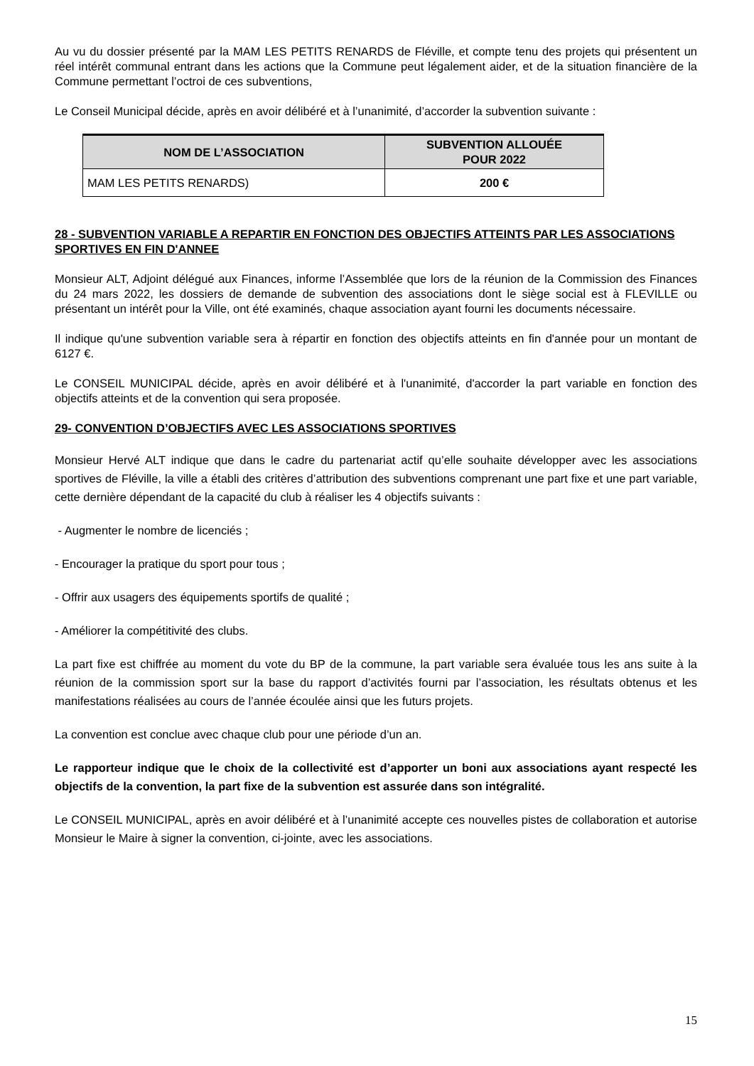Au vu du dossier présenté par la MAM LES PETITS RENARDS de Fléville, et compte tenu des projets qui présentent un réel intérêt communal entrant dans les actions que la Commune peut légalement aider, et de la situation financière de la Commune permettant l’octroi de ces subventions,
Le Conseil Municipal décide, après en avoir délibéré et à l’unanimité, d’accorder la subvention suivante :
| NOM DE L’ASSOCIATION | SUBVENTION ALLOUÉE POUR 2022 |
| --- | --- |
| MAM LES PETITS RENARDS) | 200 € |
28 - SUBVENTION VARIABLE A REPARTIR EN FONCTION DES OBJECTIFS ATTEINTS PAR LES ASSOCIATIONS SPORTIVES EN FIN D'ANNEE
Monsieur ALT, Adjoint délégué aux Finances, informe l’Assemblée que lors de la réunion de la Commission des Finances du 24 mars 2022, les dossiers de demande de subvention des associations dont le siège social est à FLEVILLE ou présentant un intérêt pour la Ville, ont été examinés, chaque association ayant fourni les documents nécessaire.
Il indique qu'une subvention variable sera à répartir en fonction des objectifs atteints en fin d'année pour un montant de 6127 €.
Le CONSEIL MUNICIPAL décide, après en avoir délibéré et à l'unanimité, d'accorder la part variable en fonction des objectifs atteints et de la convention qui sera proposée.
29- CONVENTION D’OBJECTIFS AVEC LES ASSOCIATIONS SPORTIVES
Monsieur Hervé ALT indique que dans le cadre du partenariat actif qu’elle souhaite développer avec les associations sportives de Fléville, la ville a établi des critères d’attribution des subventions comprenant une part fixe et une part variable, cette dernière dépendant de la capacité du club à réaliser les 4 objectifs suivants :
- Augmenter le nombre de licenciés ;
- Encourager la pratique du sport pour tous ;
- Offrir aux usagers des équipements sportifs de qualité ;
- Améliorer la compétitivité des clubs.
La part fixe est chiffrée au moment du vote du BP de la commune, la part variable sera évaluée tous les ans suite à la réunion de la commission sport sur la base du rapport d’activités fourni par l’association, les résultats obtenus et les manifestations réalisées au cours de l’année écoulée ainsi que les futurs projets.
La convention est conclue avec chaque club pour une période d’un an.
Le rapporteur indique que le choix de la collectivité est d’apporter un boni aux associations ayant respecté les objectifs de la convention, la part fixe de la subvention est assurée dans son intégralité.
Le CONSEIL MUNICIPAL, après en avoir délibéré et à l’unanimité accepte ces nouvelles pistes de collaboration et autorise Monsieur le Maire à signer la convention, ci-jointe, avec les associations.
15